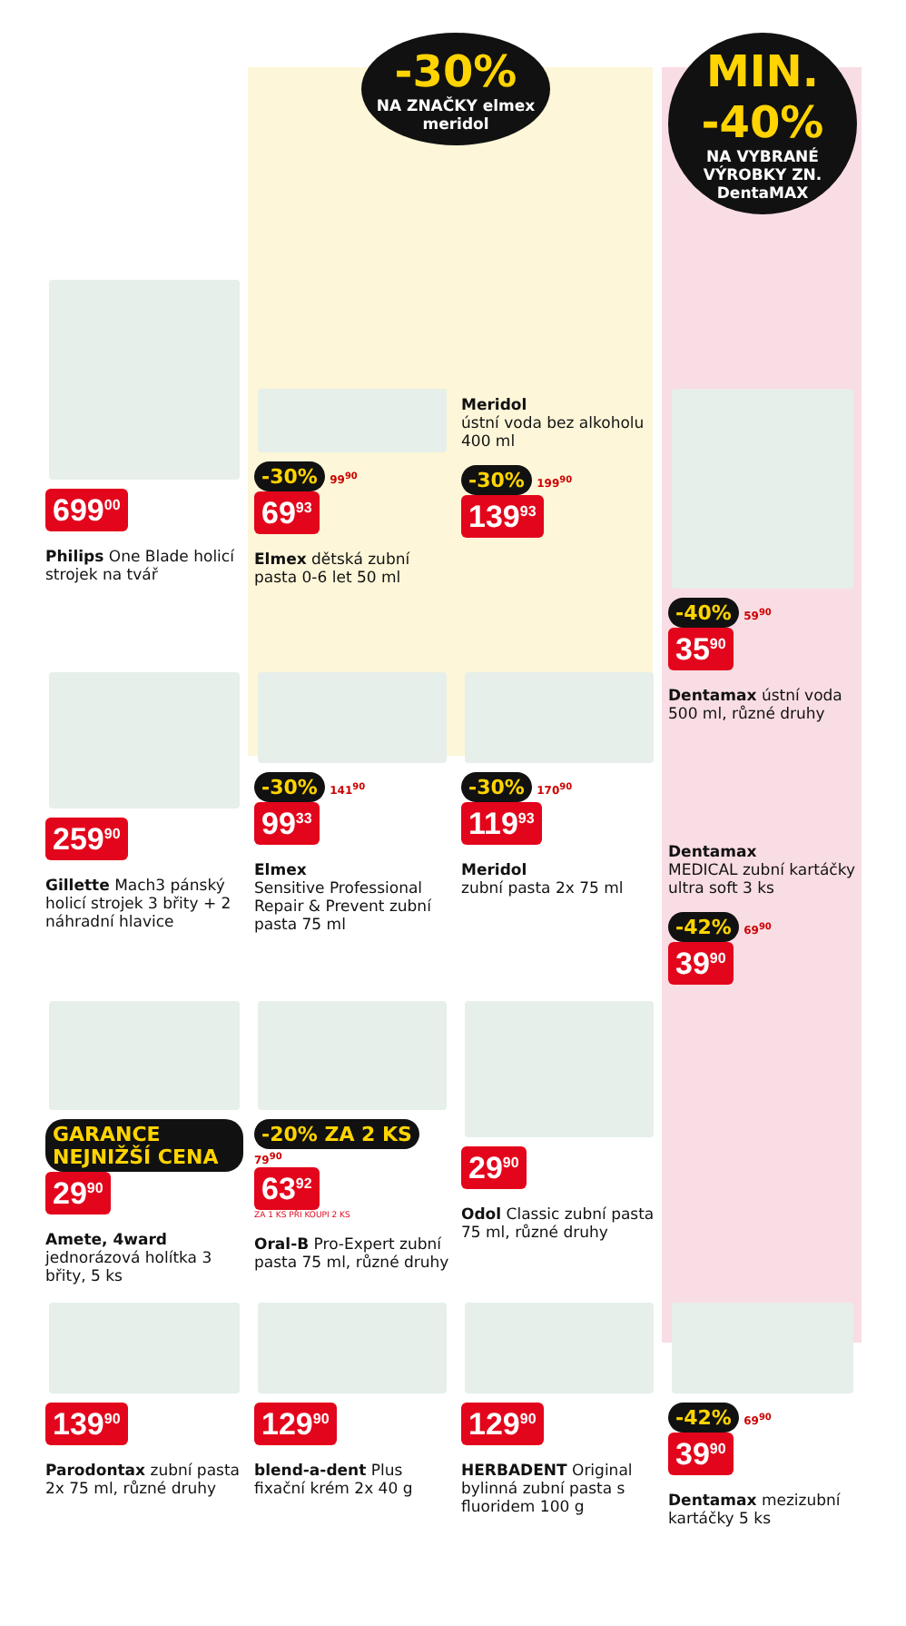-30%
NA ZNAČKY elmex meridol
MIN. -40%
NA VYBRANÉ VÝROBKY ZN. DentaMAX
699<sup>00</sup>
Philips One Blade holicí strojek na tvář
-30% 99<sup>90</sup>
69<sup>93</sup>
Elmex dětská zubní pasta 0-6 let 50 ml
Meridol
ústní voda bez alkoholu 400 ml
-30% 199<sup>90</sup>
139<sup>93</sup>
-40% 59<sup>90</sup>
35<sup>90</sup>
Dentamax ústní voda 500 ml, různé druhy
259<sup>90</sup>
Gillette Mach3 pánský holicí strojek 3 břity + 2 náhradní hlavice
-30% 141<sup>90</sup>
99<sup>33</sup>
Elmex
Sensitive Professional Repair & Prevent zubní pasta 75 ml
-30% 170<sup>90</sup>
119<sup>93</sup>
Meridol
zubní pasta 2x 75 ml
Dentamax
MEDICAL zubní kartáčky ultra soft 3 ks
-42% 69<sup>90</sup>
39<sup>90</sup>
GARANCE NEJNIŽŠÍ CENA
29<sup>90</sup>
Amete, 4ward jednorázová holítka 3 břity, 5 ks
-20% ZA 2 KS 79<sup>90</sup>
63<sup>92</sup>
ZA 1 KS PŘI KOUPI 2 KS
Oral-B Pro-Expert zubní pasta 75 ml, různé druhy
29<sup>90</sup>
Odol Classic zubní pasta 75 ml, různé druhy
139<sup>90</sup>
Parodontax zubní pasta 2x 75 ml, různé druhy
129<sup>90</sup>
blend-a-dent Plus fixační krém 2x 40 g
129<sup>90</sup>
HERBADENT Original bylinná zubní pasta s fluoridem 100 g
-42% 69<sup>90</sup>
39<sup>90</sup>
Dentamax mezizubní kartáčky 5 ks